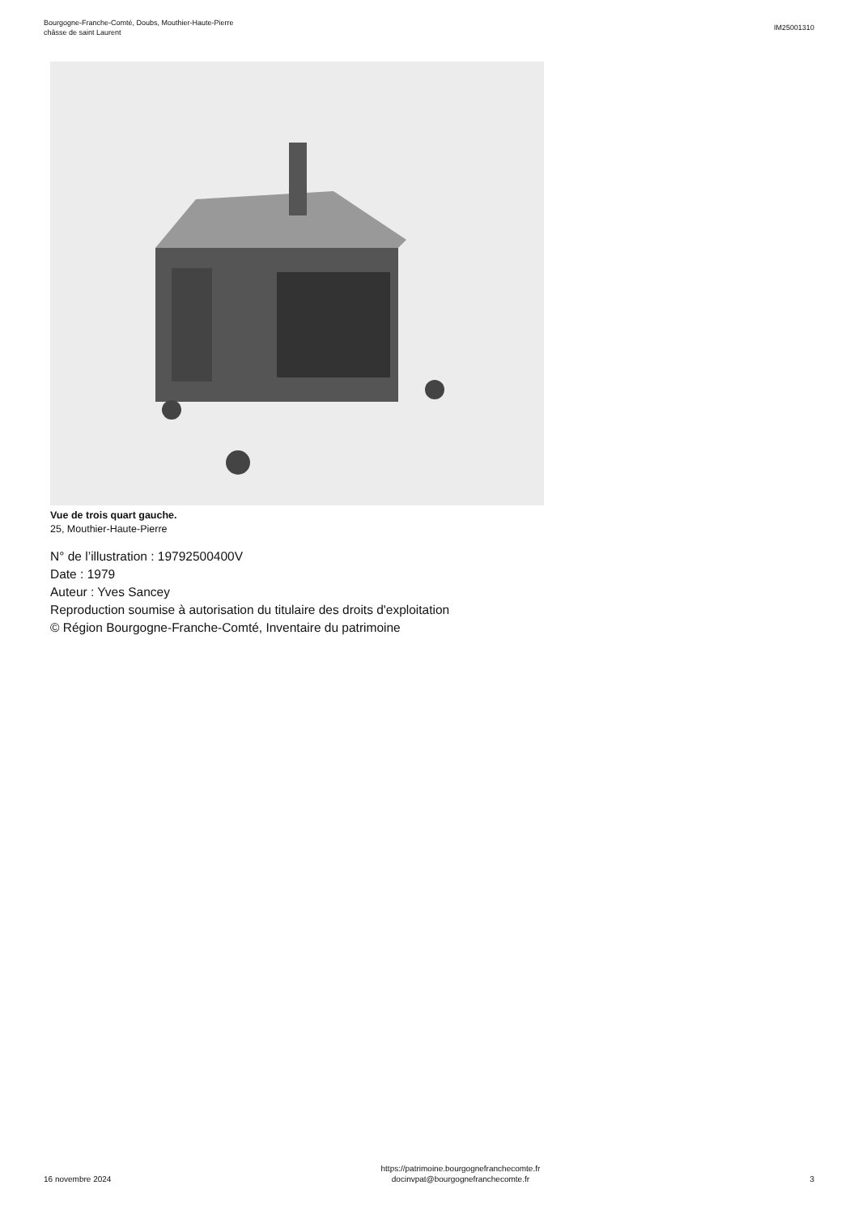Bourgogne-Franche-Comté, Doubs, Mouthier-Haute-Pierre
châsse de saint Laurent
IM25001310
Vue de trois quart gauche.
25, Mouthier-Haute-Pierre
N° de l’illustration : 19792500400V
Date : 1979
Auteur : Yves Sancey
Reproduction soumise à autorisation du titulaire des droits d'exploitation
© Région Bourgogne-Franche-Comté, Inventaire du patrimoine
16 novembre 2024
https://patrimoine.bourgognefranchecomte.fr
docinvpat@bourgognefranchecomte.fr
3